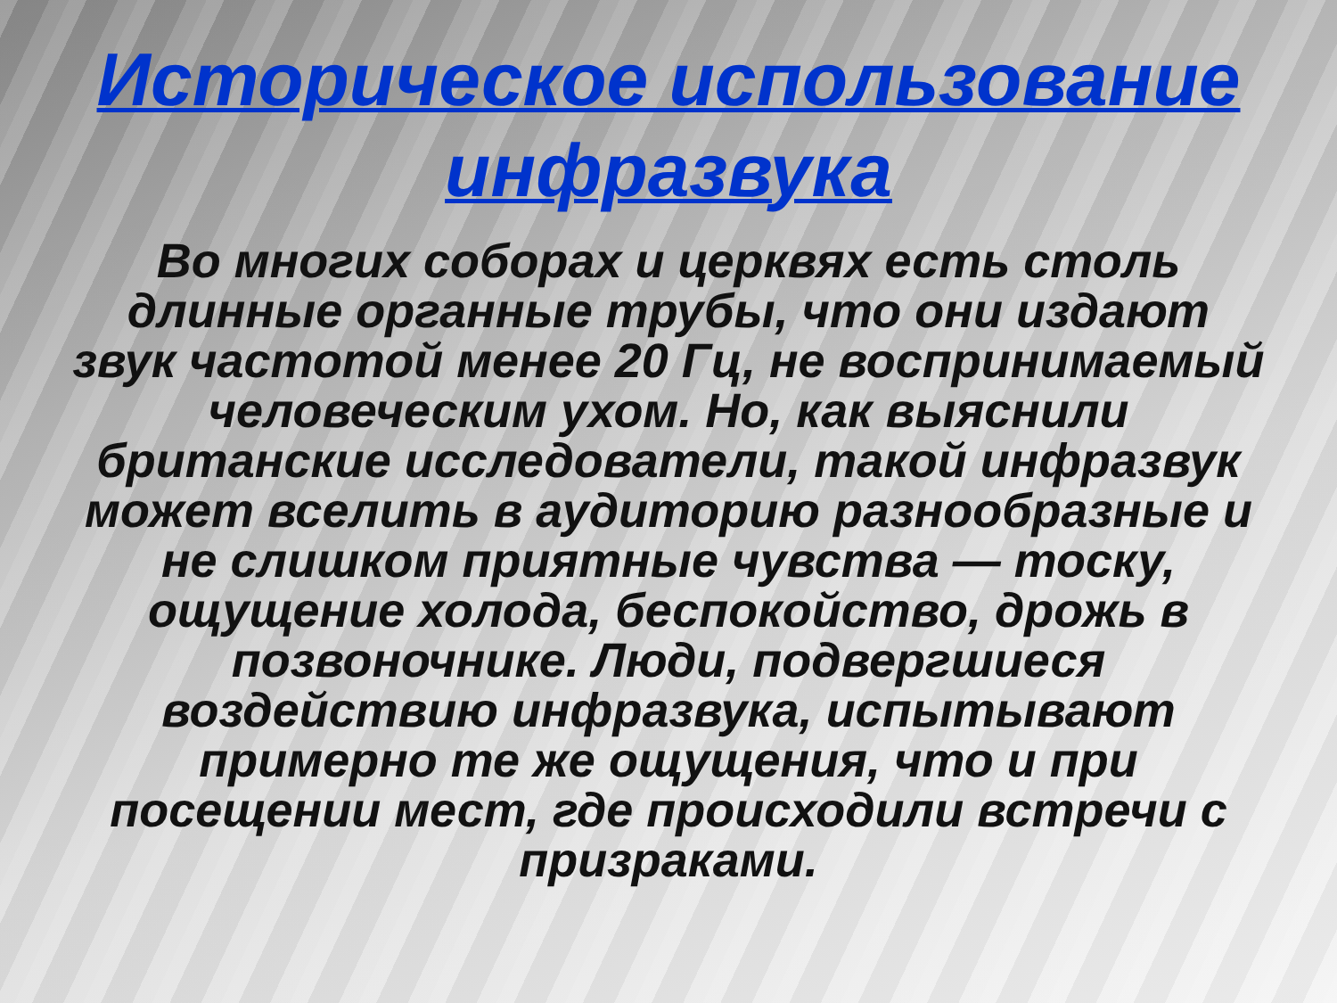Историческое использование
инфразвука
Во многих соборах и церквях есть столь длинные органные трубы, что они издают звук частотой менее 20 Гц, не воспринимаемый человеческим ухом. Но, как выяснили британские исследователи, такой инфразвук может вселить в аудиторию разнообразные и не слишком приятные чувства — тоску, ощущение холода, беспокойство, дрожь в позвоночнике. Люди, подвергшиеся воздействию инфразвука, испытывают примерно те же ощущения, что и при посещении мест, где происходили встречи с призраками.